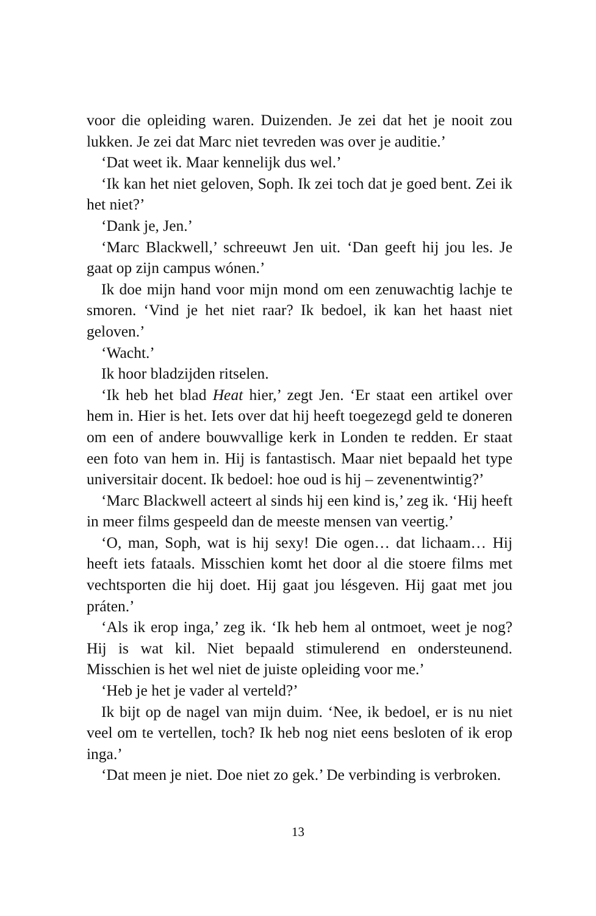voor die opleiding waren. Duizenden. Je zei dat het je nooit zou lukken. Je zei dat Marc niet tevreden was over je auditie.’
‘Dat weet ik. Maar kennelijk dus wel.’
‘Ik kan het niet geloven, Soph. Ik zei toch dat je goed bent. Zei ik het niet?’
‘Dank je, Jen.’
‘Marc Blackwell,’ schreeuwt Jen uit. ‘Dan geeft hij jou les. Je gaat op zijn campus wónen.’
Ik doe mijn hand voor mijn mond om een zenuwachtig lachje te smoren. ‘Vind je het niet raar? Ik bedoel, ik kan het haast niet geloven.’
‘Wacht.’
Ik hoor bladzijden ritselen.
‘Ik heb het blad Heat hier,’ zegt Jen. ‘Er staat een artikel over hem in. Hier is het. Iets over dat hij heeft toegezegd geld te doneren om een of andere bouwvallige kerk in Londen te redden. Er staat een foto van hem in. Hij is fantastisch. Maar niet bepaald het type universitair docent. Ik bedoel: hoe oud is hij – zevenentwintig?’
‘Marc Blackwell acteert al sinds hij een kind is,’ zeg ik. ‘Hij heeft in meer films gespeeld dan de meeste mensen van veertig.’
‘O, man, Soph, wat is hij sexy! Die ogen… dat lichaam… Hij heeft iets fataals. Misschien komt het door al die stoere films met vechtsporten die hij doet. Hij gaat jou lésgeven. Hij gaat met jou práten.’
‘Als ik erop inga,’ zeg ik. ‘Ik heb hem al ontmoet, weet je nog? Hij is wat kil. Niet bepaald stimulerend en ondersteunend. Misschien is het wel niet de juiste opleiding voor me.’
‘Heb je het je vader al verteld?’
Ik bijt op de nagel van mijn duim. ‘Nee, ik bedoel, er is nu niet veel om te vertellen, toch? Ik heb nog niet eens besloten of ik erop inga.’
‘Dat meen je niet. Doe niet zo gek.’ De verbinding is verbroken.
13